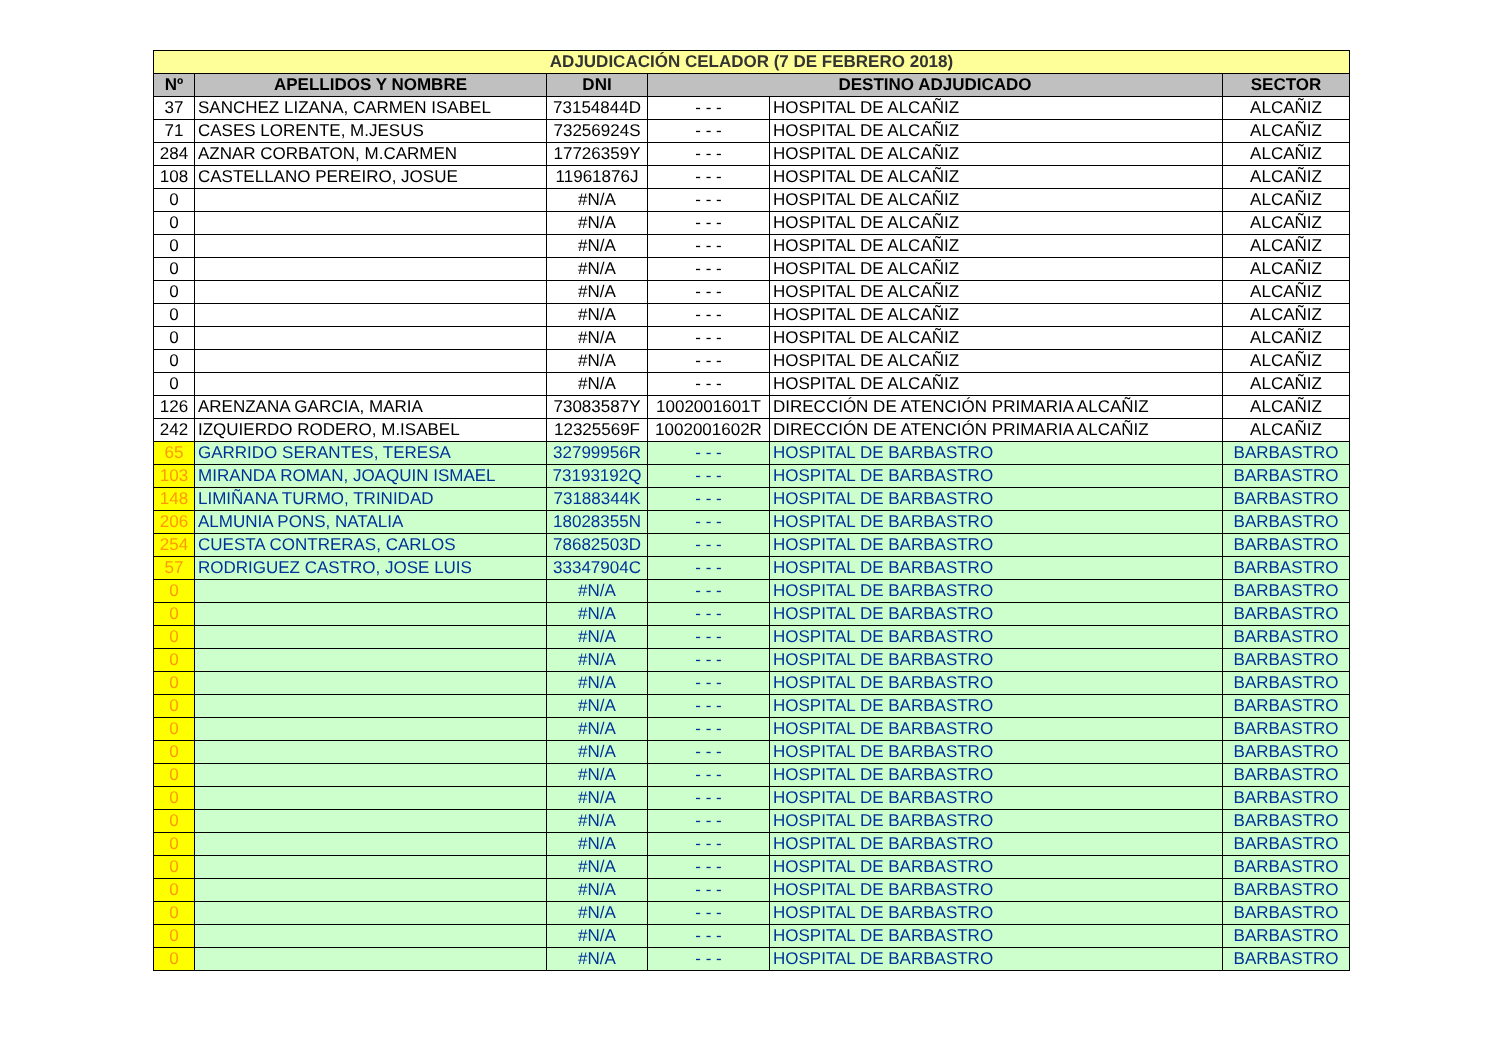| ADJUDICACIÓN CELADOR (7 DE FEBRERO 2018) | | | | | |
| Nº | APELLIDOS Y NOMBRE | DNI | DESTINO ADJUDICADO | | SECTOR |
| 37 | SANCHEZ LIZANA, CARMEN ISABEL | 73154844D | - - - | HOSPITAL DE ALCAÑIZ | ALCAÑIZ |
| 71 | CASES LORENTE, M.JESUS | 73256924S | - - - | HOSPITAL DE ALCAÑIZ | ALCAÑIZ |
| 284 | AZNAR CORBATON, M.CARMEN | 17726359Y | - - - | HOSPITAL DE ALCAÑIZ | ALCAÑIZ |
| 108 | CASTELLANO PEREIRO, JOSUE | 11961876J | - - - | HOSPITAL DE ALCAÑIZ | ALCAÑIZ |
| 0 | | #N/A | - - - | HOSPITAL DE ALCAÑIZ | ALCAÑIZ |
| 0 | | #N/A | - - - | HOSPITAL DE ALCAÑIZ | ALCAÑIZ |
| 0 | | #N/A | - - - | HOSPITAL DE ALCAÑIZ | ALCAÑIZ |
| 0 | | #N/A | - - - | HOSPITAL DE ALCAÑIZ | ALCAÑIZ |
| 0 | | #N/A | - - - | HOSPITAL DE ALCAÑIZ | ALCAÑIZ |
| 0 | | #N/A | - - - | HOSPITAL DE ALCAÑIZ | ALCAÑIZ |
| 0 | | #N/A | - - - | HOSPITAL DE ALCAÑIZ | ALCAÑIZ |
| 0 | | #N/A | - - - | HOSPITAL DE ALCAÑIZ | ALCAÑIZ |
| 0 | | #N/A | - - - | HOSPITAL DE ALCAÑIZ | ALCAÑIZ |
| 126 | ARENZANA GARCIA, MARIA | 73083587Y | 1002001601T | DIRECCIÓN DE ATENCIÓN PRIMARIA ALCAÑIZ | ALCAÑIZ |
| 242 | IZQUIERDO RODERO, M.ISABEL | 12325569F | 1002001602R | DIRECCIÓN DE ATENCIÓN PRIMARIA ALCAÑIZ | ALCAÑIZ |
| 65 | GARRIDO SERANTES, TERESA | 32799956R | - - - | HOSPITAL DE BARBASTRO | BARBASTRO |
| 103 | MIRANDA ROMAN, JOAQUIN ISMAEL | 73193192Q | - - - | HOSPITAL DE BARBASTRO | BARBASTRO |
| 148 | LIMIÑANA TURMO, TRINIDAD | 73188344K | - - - | HOSPITAL DE BARBASTRO | BARBASTRO |
| 206 | ALMUNIA PONS, NATALIA | 18028355N | - - - | HOSPITAL DE BARBASTRO | BARBASTRO |
| 254 | CUESTA CONTRERAS, CARLOS | 78682503D | - - - | HOSPITAL DE BARBASTRO | BARBASTRO |
| 57 | RODRIGUEZ CASTRO, JOSE LUIS | 33347904C | - - - | HOSPITAL DE BARBASTRO | BARBASTRO |
| 0 | | #N/A | - - - | HOSPITAL DE BARBASTRO | BARBASTRO |
| 0 | | #N/A | - - - | HOSPITAL DE BARBASTRO | BARBASTRO |
| 0 | | #N/A | - - - | HOSPITAL DE BARBASTRO | BARBASTRO |
| 0 | | #N/A | - - - | HOSPITAL DE BARBASTRO | BARBASTRO |
| 0 | | #N/A | - - - | HOSPITAL DE BARBASTRO | BARBASTRO |
| 0 | | #N/A | - - - | HOSPITAL DE BARBASTRO | BARBASTRO |
| 0 | | #N/A | - - - | HOSPITAL DE BARBASTRO | BARBASTRO |
| 0 | | #N/A | - - - | HOSPITAL DE BARBASTRO | BARBASTRO |
| 0 | | #N/A | - - - | HOSPITAL DE BARBASTRO | BARBASTRO |
| 0 | | #N/A | - - - | HOSPITAL DE BARBASTRO | BARBASTRO |
| 0 | | #N/A | - - - | HOSPITAL DE BARBASTRO | BARBASTRO |
| 0 | | #N/A | - - - | HOSPITAL DE BARBASTRO | BARBASTRO |
| 0 | | #N/A | - - - | HOSPITAL DE BARBASTRO | BARBASTRO |
| 0 | | #N/A | - - - | HOSPITAL DE BARBASTRO | BARBASTRO |
| 0 | | #N/A | - - - | HOSPITAL DE BARBASTRO | BARBASTRO |
| 0 | | #N/A | - - - | HOSPITAL DE BARBASTRO | BARBASTRO |
| 0 | | #N/A | - - - | HOSPITAL DE BARBASTRO | BARBASTRO |